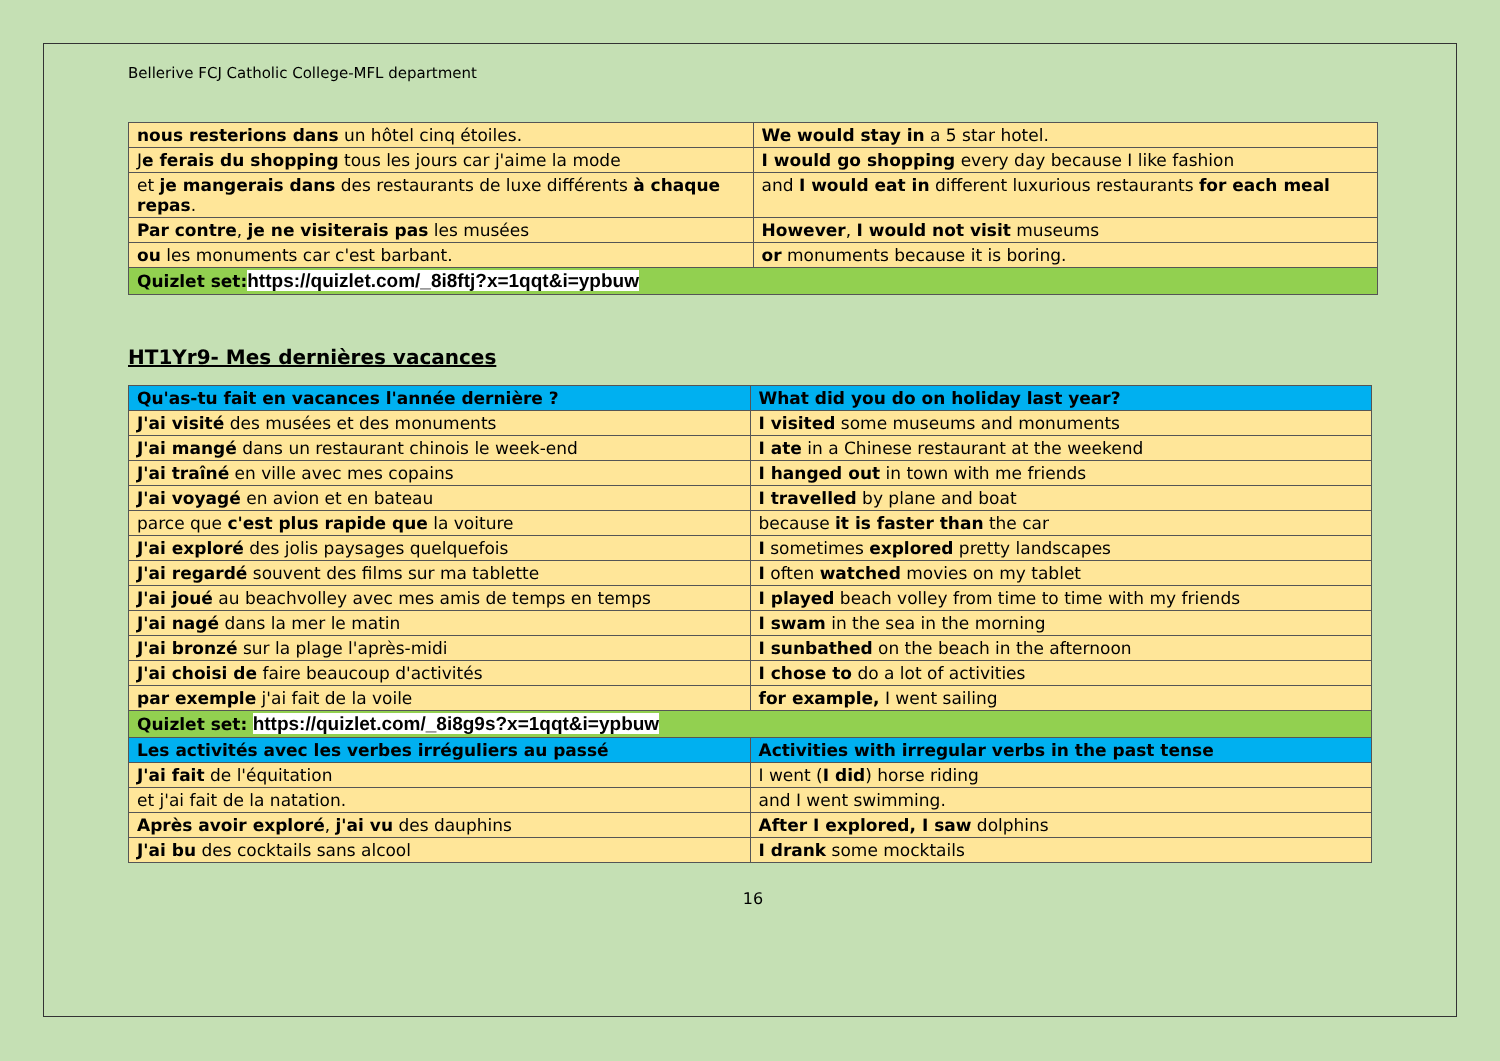Bellerive FCJ Catholic College-MFL department
| nous resterions dans un hôtel cinq étoiles. | We would stay in a 5 star hotel. |
| J e ferais du shopping tous les jours car j'aime la mode | I would go shopping every day because I like fashion |
| et je mangerais dans des restaurants de luxe différents à chaque repas . | and I would eat in different luxurious restaurants for each meal |
| Par contre , je ne visiterais pas les musées | However , I would not visit museums |
| ou les monuments car c'est barbant. | or monuments because it is boring. |
| Quizlet set: https://quizlet.com/_8i8ftj?x=1qqt&i=ypbuw | |
HT1Yr9- Mes dernières vacances
| Qu'as-tu fait en vacances l'année dernière ? | What did you do on holiday last year? |
| J'ai visité des musées et des monuments | I visited some museums and monuments |
| J'ai mangé dans un restaurant chinois le week-end | I ate in a Chinese restaurant at the weekend |
| J'ai traîné en ville avec mes copains | I hanged out in town with me friends |
| J'ai voyagé en avion et en bateau | I travelled by plane and boat |
| parce que c'est plus rapide que la voiture | because it is faster than the car |
| J'ai exploré des jolis paysages quelquefois | I sometimes explored pretty landscapes |
| J'ai regardé souvent des films sur ma tablette | I often watched movies on my tablet |
| J'ai joué au beachvolley avec mes amis de temps en temps | I played beach volley from time to time with my friends |
| J'ai nagé dans la mer le matin | I swam in the sea in the morning |
| J'ai bronzé sur la plage l'après-midi | I sunbathed on the beach in the afternoon |
| J'ai choisi de faire beaucoup d'activités | I chose to do a lot of activities |
| par exemple j'ai fait de la voile | for example, I went sailing |
| Quizlet set: https://quizlet.com/_8i8g9s?x=1qqt&i=ypbuw | |
| Les activités avec les verbes irréguliers au passé | Activities with irregular verbs in the past tense |
| J'ai fait de l'équitation | I went ( I did ) horse riding |
| et j'ai fait de la natation. | and I went swimming. |
| Après avoir exploré , j'ai vu des dauphins | After I explored, I saw dolphins |
| J'ai bu des cocktails sans alcool | I drank some mocktails |
16